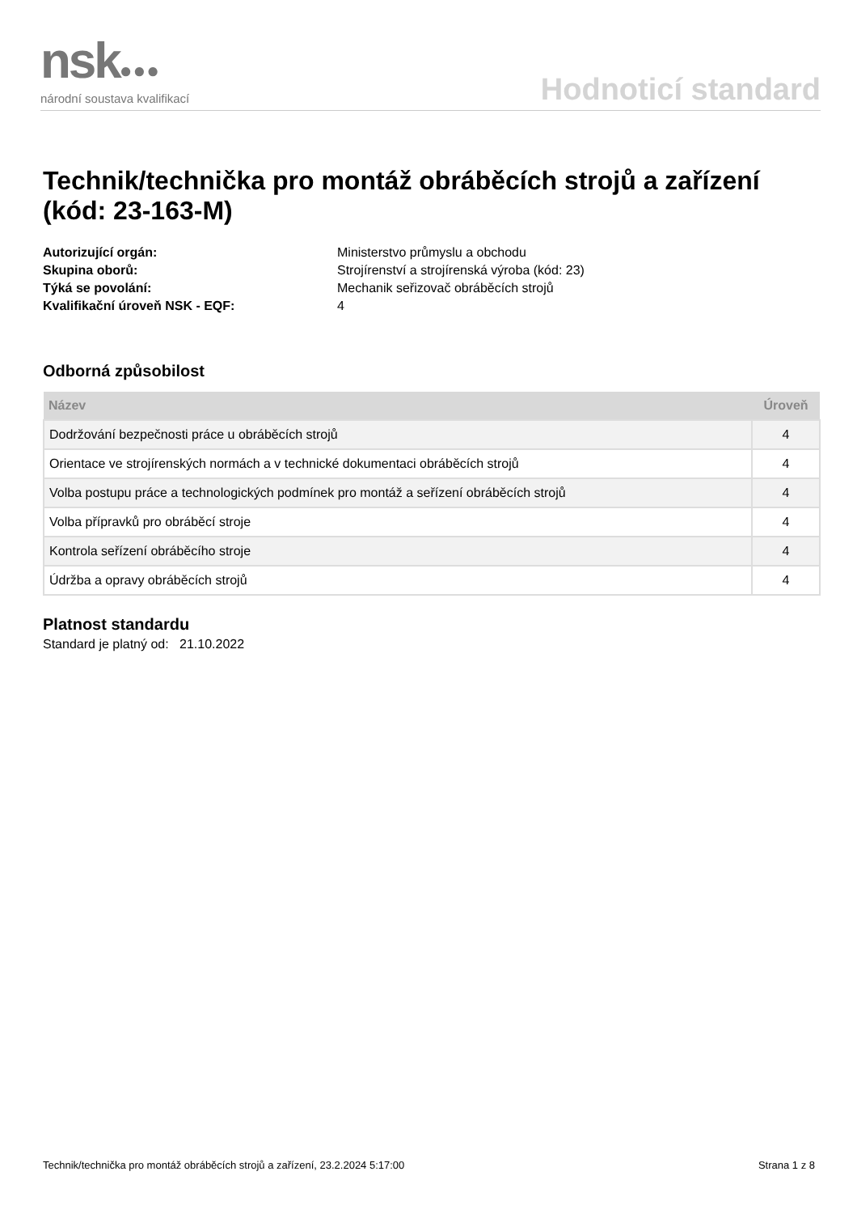nsk●●●
národní soustava kvalifikací
Hodnoticí standard
Technik/technička pro montáž obráběcích strojů a zařízení (kód: 23-163-M)
Autorizující orgán: Ministerstvo průmyslu a obchodu Skupina oborů: Strojírenství a strojírenská výroba (kód: 23) Týká se povolání: Mechanik seřizovač obráběcích strojů Kvalifikační úroveň NSK - EQF: 4
Odborná způsobilost
| Název | Úroveň |
| --- | --- |
| Dodržování bezpečnosti práce u obráběcích strojů | 4 |
| Orientace ve strojírenských normách a v technické dokumentaci obráběcích strojů | 4 |
| Volba postupu práce a technologických podmínek pro montáž a seřízení obráběcích strojů | 4 |
| Volba přípravků pro obráběcí stroje | 4 |
| Kontrola seřízení obráběcího stroje | 4 |
| Údržba a opravy obráběcích strojů | 4 |
Platnost standardu
Standard je platný od: 21.10.2022
Technik/technička pro montáž obráběcích strojů a zařízení, 23.2.2024 5:17:00 Strana 1 z 8